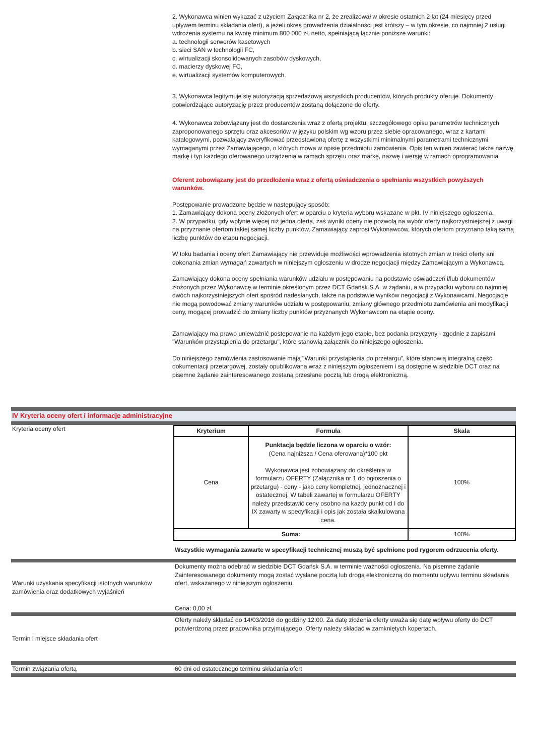2. Wykonawca winien wykazać z użyciem Załącznika nr 2, że zrealizował w okresie ostatnich 2 lat (24 miesięcy przed upływem terminu składania ofert), a jeżeli okres prowadzenia działalności jest krótszy – w tym okresie, co najmniej 2 usługi wdrożenia systemu na kwotę minimum 800 000 zł. netto, spełniającą łącznie poniższe warunki:
a. technologii serwerów kasetowych
b. sieci SAN w technologii FC,
c. wirtualizacji skonsolidowanych zasobów dyskowych,
d. macierzy dyskowej FC,
e. wirtualizacji systemów komputerowych.
3. Wykonawca legitymuje się autoryzacją sprzedażową wszystkich producentów, których produkty oferuje. Dokumenty potwierdzające autoryzację przez producentów zostaną dołączone do oferty.
4. Wykonawca zobowiązany jest do dostarczenia wraz z ofertą projektu, szczegółowego opisu parametrów technicznych zaproponowanego sprzętu oraz akcesoriów w języku polskim wg wzoru przez siebie opracowanego, wraz z kartami katalogowymi, pozwalający zweryfikować przedstawioną ofertę z wszystkimi minimalnymi parametrami technicznymi wymaganymi przez Zamawiającego, o których mowa w opisie przedmiotu zamówienia. Opis ten winien zawierać także nazwę, markę i typ każdego oferowanego urządzenia w ramach sprzętu oraz markę, nazwę i wersję w ramach oprogramowania.
Oferent zobowiązany jest do przedłożenia wraz z ofertą oświadczenia o spełnianiu wszystkich powyższych warunków.
Postępowanie prowadzone będzie w następujący sposób:
1. Zamawiający dokona oceny złożonych ofert w oparciu o kryteria wyboru wskazane w pkt. IV niniejszego ogłoszenia.
2. W przypadku, gdy wpłynie więcej niż jedna oferta, zaś wyniki oceny nie pozwolą na wybór oferty najkorzystniejszej z uwagi na przyznanie ofertom takiej samej liczby punktów, Zamawiający zaprosi Wykonawców, których ofertom przyznano taką samą liczbę punktów do etapu negocjacji.
W toku badania i oceny ofert Zamawiający nie przewiduje możliwości wprowadzenia istotnych zmian w treści oferty ani dokonania zmian wymagań zawartych w niniejszym ogłoszeniu w drodze negocjacji między Zamawiającym a Wykonawcą.
Zamawiający dokona oceny spełniania warunków udziału w postępowaniu na podstawie oświadczeń i/lub dokumentów złożonych przez Wykonawcę w terminie określonym przez DCT Gdańsk S.A. w żądaniu, a w przypadku wyboru co najmniej dwóch najkorzystniejszych ofert spośród nadesłanych, także na podstawie wyników negocjacji z Wykonawcami. Negocjacje nie mogą powodować zmiany warunków udziału w postępowaniu, zmiany głównego przedmiotu zamówienia ani modyfikacji ceny, mogącej prowadzić do zmiany liczby punktów przyznanych Wykonawcom na etapie oceny.
Zamawiający ma prawo unieważnić postępowanie na każdym jego etapie, bez podania przyczyny - zgodnie z zapisami "Warunków przystąpienia do przetargu", które stanowią załącznik do niniejszego ogłoszenia.
Do niniejszego zamówienia zastosowanie mają "Warunki przystąpienia do przetargu", które stanowią integralną część dokumentacji przetargowej, zostały opublikowana wraz z niniejszym ogłoszeniem i są dostępne w siedzibie DCT oraz na pisemne żądanie zainteresowanego zostaną przesłane pocztą lub drogą elektroniczną.
IV Kryteria oceny ofert i informacje administracyjne
Kryteria oceny ofert
| Kryterium | Formuła | Skala |
| --- | --- | --- |
| Cena | Punktacja będzie liczona w oparciu o wzór: (Cena najniższa / Cena oferowana)*100 pkt Wykonawca jest zobowiązany do określenia w formularzu OFERTY (Załącznika nr 1 do ogłoszenia o przetargu) - ceny - jako ceny kompletnej, jednoznacznej i ostatecznej. W tabeli zawartej w formularzu OFERTY należy przedstawić ceny osobno na każdy punkt od I do IX zawarty w specyfikacji i opis jak została skalkulowana cena. | 100% |
| Suma: | | 100% |
Wszystkie wymagania zawarte w specyfikacji technicznej muszą być spełnione pod rygorem odrzucenia oferty.
Warunki uzyskania specyfikacji istotnych warunków zamówienia oraz dodatkowych wyjaśnień
Dokumenty można odebrać w siedzibie DCT Gdańsk S.A. w terminie ważności ogłoszenia. Na pisemne żądanie Zainteresowanego dokumenty mogą zostać wysłane pocztą lub drogą elektroniczną do momentu upływu terminu składania ofert, wskazanego w niniejszym ogłoszeniu.
Cena: 0,00 zł.
Termin i miejsce składania ofert Oferty należy składać do 14/03/2016 do godziny 12:00. Za datę złożenia oferty uważa się datę wpływu oferty do DCT potwierdzoną przez pracownika przyjmującego. Oferty należy składać w zamkniętych kopertach.
Termin związania ofertą 60 dni od ostatecznego terminu składania ofert